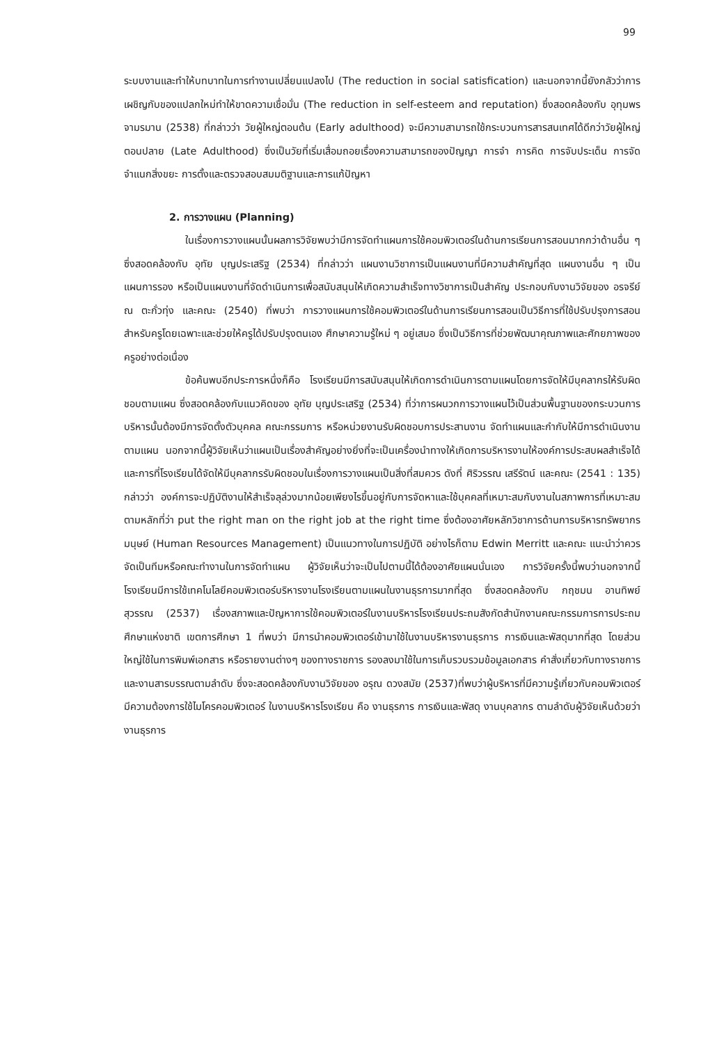99
ระบบงานและทำให้บทบาทในการทำงานเปลี่ยนแปลงไป (The reduction in social satisfication) และนอกจากนี้ยังกลัวว่าการเผชิญกับของแปลกใหม่ทำให้ขาดความเชื่อมั่น (The reduction in self-esteem and reputation) ซึ่งสอดคล้องกับ อุทุมพร จามรมาน (2538) ที่กล่าวว่า วัยผู้ใหญ่ตอนต้น (Early adulthood) จะมีความสามารถใช้กระบวนการสารสนเทศได้ดีกว่าวัยผู้ใหญ่ตอนปลาย (Late Adulthood) ซึ่งเป็นวัยที่เริ่มเสื่อมถอยเรื่องความสามารถของปัญญา การจำ การคิด การจับประเด็น การจัดจำแนกสิ่งขยะ การตั้งและตรวจสอบสมมติฐานและการแก้ปัญหา
2. การวางแผน (Planning)
ในเรื่องการวางแผนนั้นผลการวิจัยพบว่ามีการจัดทำแผนการใช้คอมพิวเตอร์ในด้านการเรียนการสอนมากกว่าด้านอื่น ๆ ซึ่งสอดคล้องกับ อุทัย บุญประเสริฐ (2534) ที่กล่าวว่า แผนงานวิชาการเป็นแผนงานที่มีความสำคัญที่สุด แผนงานอื่น ๆ เป็นแผนการรอง หรือเป็นแผนงานที่จัดดำเนินการเพื่อสนับสนุนให้เกิดความสำเร็จทางวิชาการเป็นสำคัญ ประกอบกับงานวิจัยของ อรจรีย์ ณ ตะกั่วทุ่ง และคณะ (2540) ที่พบว่า การวางแผนการใช้คอมพิวเตอร์ในด้านการเรียนการสอนเป็นวิธีการที่ใช้ปรับปรุงการสอนสำหรับครูโดยเฉพาะและช่วยให้ครูได้ปรับปรุงตนเอง ศึกษาความรู้ใหม่ ๆ อยู่เสมอ ซึ่งเป็นวิธีการที่ช่วยพัฒนาคุณภาพและศักยภาพของครูอย่างต่อเนื่อง
ข้อค้นพบอีกประการหนึ่งก็คือ โรงเรียนมีการสนับสนุนให้เกิดการดำเนินการตามแผนโดยการจัดให้มีบุคลากรให้รับผิดชอบตามแผน ซึ่งสอดคล้องกับแนวคิดของ อุทัย บุญประเสริฐ (2534) ที่ว่าการผนวกการวางแผนไว้เป็นส่วนพื้นฐานของกระบวนการบริหารนั้นต้องมีการจัดตั้งตัวบุคคล คณะกรรมการ หรือหน่วยงานรับผิดชอบการประสานงาน จัดทำแผนและกำกับให้มีการดำเนินงานตามแผน นอกจากนี้ผู้วิจัยเห็นว่าแผนเป็นเรื่องสำคัญอย่างยิ่งที่จะเป็นเครื่องนำทางให้เกิดการบริหารงานให้องค์การประสบผลสำเร็จได้และการที่โรงเรียนได้จัดให้มีบุคลากรรับผิดชอบในเรื่องการวางแผนเป็นสิ่งที่สมควร ดังที่ ศิริวรรณ เสรีรัตน์ และคณะ (2541 : 135) กล่าวว่า องค์การจะปฏิบัติงานให้สำเร็จลุล่วงมากน้อยเพียงไรขึ้นอยู่กับการจัดหาและใช้บุคคลที่เหมาะสมกับงานในสภาพการที่เหมาะสม ตามหลักที่ว่า put the right man on the right job at the right time ซึ่งต้องอาศัยหลักวิชาการด้านการบริหารทรัพยากรมนุษย์ (Human Resources Management) เป็นแนวทางในการปฏิบัติ อย่างไรก็ตาม Edwin Merritt และคณะ แนะนำว่าควรจัดเป็นทีมหรือคณะทำงานในการจัดทำแผน ผู้วิจัยเห็นว่าจะเป็นไปตามนี้ได้ต้องอาศัยแผนนั่นเอง การวิจัยครั้งนี้พบว่านอกจากนี้โรงเรียนมีการใช้เทคโนโลยีคอมพิวเตอร์บริหารงานโรงเรียนตามแผนในงานธุรการมากที่สุด ซึ่งสอดคล้องกับ กฤชมน อานทิพย์สุวรรณ (2537) เรื่องสภาพและปัญหาการใช้คอมพิวเตอร์ในงานบริหารโรงเรียนประถมสังกัดสำนักงานคณะกรรมการการประถมศึกษาแห่งชาติ เขตการศึกษา 1 ที่พบว่า มีการนำคอมพิวเตอร์เข้ามาใช้ในงานบริหารงานธุรการ การเงินและพัสดุมากที่สุด โดยส่วนใหญ่ใช้ในการพิมพ์เอกสาร หรือรายงานต่างๆ ของทางราชการ รองลงมาใช้ในการเก็บรวบรวมข้อมูลเอกสาร คำสั่งเกี่ยวกับทางราชการและงานสารบรรณตามลำดับ ซึ่งจะสอดคล้องกับงานวิจัยของ อรุณ ดวงสมัย (2537)ที่พบว่าผู้บริหารที่มีความรู้เกี่ยวกับคอมพิวเตอร์ มีความต้องการใช้ไมโครคอมพิวเตอร์ ในงานบริหารโรงเรียน คือ งานธุรการ การเงินและพัสดุ งานบุคลากร ตามลำดับผู้วิจัยเห็นด้วยว่างานธุรการ